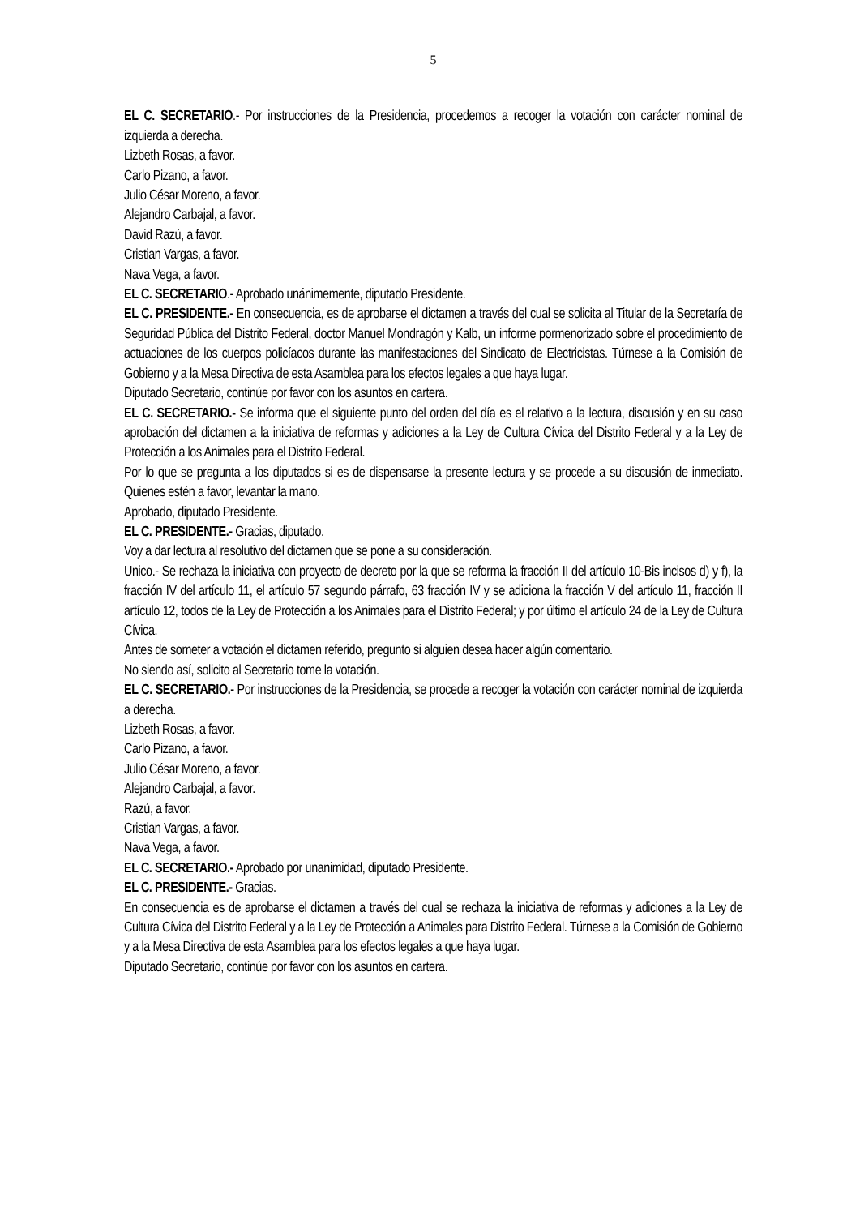5
EL C. SECRETARIO.- Por instrucciones de la Presidencia, procedemos a recoger la votación con carácter nominal de izquierda a derecha.
Lizbeth Rosas, a favor.
Carlo Pizano, a favor.
Julio César Moreno, a favor.
Alejandro Carbajal, a favor.
David Razú, a favor.
Cristian Vargas, a favor.
Nava Vega, a favor.
EL C. SECRETARIO.- Aprobado unánimemente, diputado Presidente.
EL C. PRESIDENTE.- En consecuencia, es de aprobarse el dictamen a través del cual se solicita al Titular de la Secretaría de Seguridad Pública del Distrito Federal, doctor Manuel Mondragón y Kalb, un informe pormenorizado sobre el procedimiento de actuaciones de los cuerpos policíacos durante las manifestaciones del Sindicato de Electricistas. Túrnese a la Comisión de Gobierno y a la Mesa Directiva de esta Asamblea para los efectos legales a que haya lugar.
Diputado Secretario, continúe por favor con los asuntos en cartera.
EL C. SECRETARIO.- Se informa que el siguiente punto del orden del día es el relativo a la lectura, discusión y en su caso aprobación del dictamen a la iniciativa de reformas y adiciones a la Ley de Cultura Cívica del Distrito Federal y a la Ley de Protección a los Animales para el Distrito Federal.
Por lo que se pregunta a los diputados si es de dispensarse la presente lectura y se procede a su discusión de inmediato. Quienes estén a favor, levantar la mano.
Aprobado, diputado Presidente.
EL C. PRESIDENTE.- Gracias, diputado.
Voy a dar lectura al resolutivo del dictamen que se pone a su consideración.
Unico.- Se rechaza la iniciativa con proyecto de decreto por la que se reforma la fracción II del artículo 10-Bis incisos d) y f), la fracción IV del artículo 11, el artículo 57 segundo párrafo, 63 fracción IV y se adiciona la fracción V del artículo 11, fracción II artículo 12, todos de la Ley de Protección a los Animales para el Distrito Federal; y por último el artículo 24 de la Ley de Cultura Cívica.
Antes de someter a votación el dictamen referido, pregunto si alguien desea hacer algún comentario.
No siendo así, solicito al Secretario tome la votación.
EL C. SECRETARIO.- Por instrucciones de la Presidencia, se procede a recoger la votación con carácter nominal de izquierda a derecha.
Lizbeth Rosas, a favor.
Carlo Pizano, a favor.
Julio César Moreno, a favor.
Alejandro Carbajal, a favor.
Razú, a favor.
Cristian Vargas, a favor.
Nava Vega, a favor.
EL C. SECRETARIO.- Aprobado por unanimidad, diputado Presidente.
EL C. PRESIDENTE.- Gracias.
En consecuencia es de aprobarse el dictamen a través del cual se rechaza la iniciativa de reformas y adiciones a la Ley de Cultura Cívica del Distrito Federal y a la Ley de Protección a Animales para Distrito Federal. Túrnese a la Comisión de Gobierno y a la Mesa Directiva de esta Asamblea para los efectos legales a que haya lugar.
Diputado Secretario, continúe por favor con los asuntos en cartera.